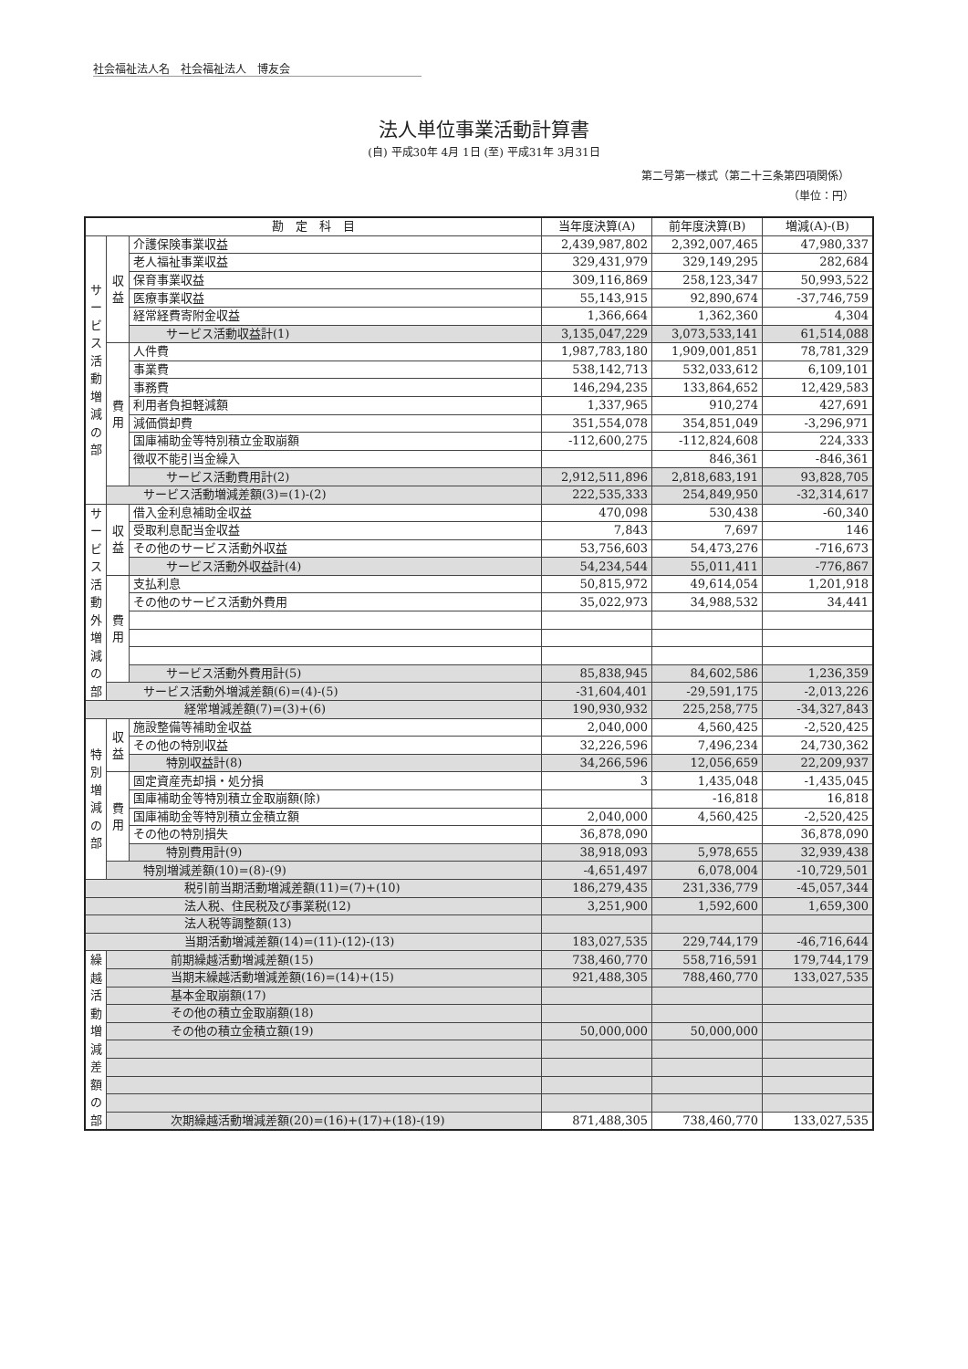社会福祉法人名　社会福祉法人　博友会
法人単位事業活動計算書
(自) 平成30年 4月 1日 (至) 平成31年 3月31日
第二号第一様式（第二十三条第四項関係）
（単位：円）
| 勘 定 科 目 | | | 当年度決算(A) | 前年度決算(B) | 増減(A)-(B) |
| --- | --- | --- | --- | --- | --- |
| サービス活動増減の部 | 収益 | 介護保険事業収益 | 2,439,987,802 | 2,392,007,465 | 47,980,337 |
| | | 老人福祉事業収益 | 329,431,979 | 329,149,295 | 282,684 |
| | | 保育事業収益 | 309,116,869 | 258,123,347 | 50,993,522 |
| | | 医療事業収益 | 55,143,915 | 92,890,674 | -37,746,759 |
| | | 経常経費寄附金収益 | 1,366,664 | 1,362,360 | 4,304 |
| | | サービス活動収益計(1) | 3,135,047,229 | 3,073,533,141 | 61,514,088 |
| | 費用 | 人件費 | 1,987,783,180 | 1,909,001,851 | 78,781,329 |
| | | 事業費 | 538,142,713 | 532,033,612 | 6,109,101 |
| | | 事務費 | 146,294,235 | 133,864,652 | 12,429,583 |
| | | 利用者負担軽減額 | 1,337,965 | 910,274 | 427,691 |
| | | 減価償却費 | 351,554,078 | 354,851,049 | -3,296,971 |
| | | 国庫補助金等特別積立金取崩額 | -112,600,275 | -112,824,608 | 224,333 |
| | | 徴収不能引当金繰入 | | 846,361 | -846,361 |
| | | サービス活動費用計(2) | 2,912,511,896 | 2,818,683,191 | 93,828,705 |
| | サービス活動増減差額(3)=(1)-(2) | | 222,535,333 | 254,849,950 | -32,314,617 |
| サービス活動外増減の部 | 収益 | 借入金利息補助金収益 | 470,098 | 530,438 | -60,340 |
| | | 受取利息配当金収益 | 7,843 | 7,697 | 146 |
| | | その他のサービス活動外収益 | 53,756,603 | 54,473,276 | -716,673 |
| | | サービス活動外収益計(4) | 54,234,544 | 55,011,411 | -776,867 |
| | 費用 | 支払利息 | 50,815,972 | 49,614,054 | 1,201,918 |
| | | その他のサービス活動外費用 | 35,022,973 | 34,988,532 | 34,441 |
| | | サービス活動外費用計(5) | 85,838,945 | 84,602,586 | 1,236,359 |
| | サービス活動外増減差額(6)=(4)-(5) | | -31,604,401 | -29,591,175 | -2,013,226 |
| 経常増減差額(7)=(3)+(6) | | | 190,930,932 | 225,258,775 | -34,327,843 |
| 特別増減の部 | 収益 | 施設整備等補助金収益 | 2,040,000 | 4,560,425 | -2,520,425 |
| | | その他の特別収益 | 32,226,596 | 7,496,234 | 24,730,362 |
| | | 特別収益計(8) | 34,266,596 | 12,056,659 | 22,209,937 |
| | 費用 | 固定資産売却損・処分損 | 3 | 1,435,048 | -1,435,045 |
| | | 国庫補助金等特別積立金取崩額(除) | | -16,818 | 16,818 |
| | | 国庫補助金等特別積立金積立額 | 2,040,000 | 4,560,425 | -2,520,425 |
| | | その他の特別損失 | 36,878,090 | | 36,878,090 |
| | | 特別費用計(9) | 38,918,093 | 5,978,655 | 32,939,438 |
| | 特別増減差額(10)=(8)-(9) | | -4,651,497 | 6,078,004 | -10,729,501 |
| 税引前当期活動増減差額(11)=(7)+(10) | | | 186,279,435 | 231,336,779 | -45,057,344 |
| 法人税、住民税及び事業税(12) | | | 3,251,900 | 1,592,600 | 1,659,300 |
| 法人税等調整額(13) | | | | | |
| 当期活動増減差額(14)=(11)-(12)-(13) | | | 183,027,535 | 229,744,179 | -46,716,644 |
| 繰越活動増減差額の部 | 前期繰越活動増減差額(15) | | 738,460,770 | 558,716,591 | 179,744,179 |
| | 当期末繰越活動増減差額(16)=(14)+(15) | | 921,488,305 | 788,460,770 | 133,027,535 |
| | 基本金取崩額(17) | | | | |
| | その他の積立金取崩額(18) | | | | |
| | その他の積立金積立額(19) | | 50,000,000 | 50,000,000 | |
| | 次期繰越活動増減差額(20)=(16)+(17)+(18)-(19) | | 871,488,305 | 738,460,770 | 133,027,535 |